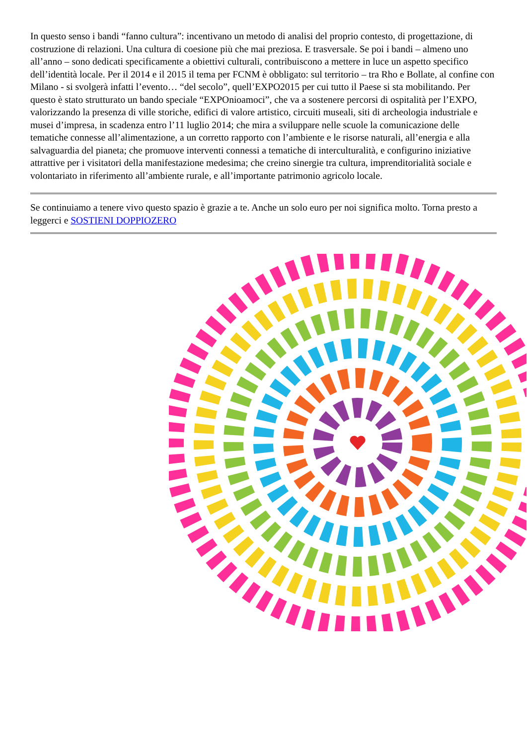In questo senso i bandi “fanno cultura”: incentivano un metodo di analisi del proprio contesto, di progettazione, di costruzione di relazioni. Una cultura di coesione più che mai preziosa. E trasversale. Se poi i bandi – almeno uno all’anno – sono dedicati specificamente a obiettivi culturali, contribuiscono a mettere in luce un aspetto specifico dell’identità locale. Per il 2014 e il 2015 il tema per FCNM è obbligato: sul territorio – tra Rho e Bollate, al confine con Milano - si svolgerà infatti l’evento… “del secolo”, quell’EXPO2015 per cui tutto il Paese si sta mobilitando. Per questo è stato strutturato un bando speciale “EXPOnioamoci”, che va a sostenere percorsi di ospitalità per l’EXPO, valorizzando la presenza di ville storiche, edifici di valore artistico, circuiti museali, siti di archeologia industriale e musei d’impresa, in scadenza entro l’11 luglio 2014; che mira a sviluppare nelle scuole la comunicazione delle tematiche connesse all’alimentazione, a un corretto rapporto con l’ambiente e le risorse naturali, all’energia e alla salvaguardia del pianeta; che promuove interventi connessi a tematiche di interculturalità, e configurino iniziative attrattive per i visitatori della manifestazione medesima; che creino sinergie tra cultura, imprenditorialità sociale e volontariato in riferimento all’ambiente rurale, e all’importante patrimonio agricolo locale.
Se continuiamo a tenere vivo questo spazio è grazie a te. Anche un solo euro per noi significa molto. Torna presto a leggerci e SOSTIENI DOPPIOZERO